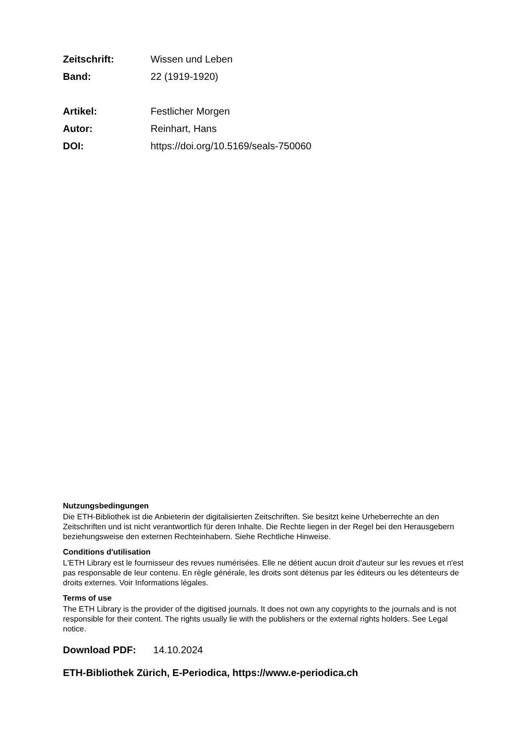Zeitschrift: Wissen und Leben
Band: 22 (1919-1920)
Artikel: Festlicher Morgen
Autor: Reinhart, Hans
DOI: https://doi.org/10.5169/seals-750060
Nutzungsbedingungen
Die ETH-Bibliothek ist die Anbieterin der digitalisierten Zeitschriften. Sie besitzt keine Urheberrechte an den Zeitschriften und ist nicht verantwortlich für deren Inhalte. Die Rechte liegen in der Regel bei den Herausgebern beziehungsweise den externen Rechteinhabern. Siehe Rechtliche Hinweise.
Conditions d'utilisation
L'ETH Library est le fournisseur des revues numérisées. Elle ne détient aucun droit d'auteur sur les revues et n'est pas responsable de leur contenu. En règle générale, les droits sont détenus par les éditeurs ou les détenteurs de droits externes. Voir Informations légales.
Terms of use
The ETH Library is the provider of the digitised journals. It does not own any copyrights to the journals and is not responsible for their content. The rights usually lie with the publishers or the external rights holders. See Legal notice.
Download PDF: 14.10.2024
ETH-Bibliothek Zürich, E-Periodica, https://www.e-periodica.ch